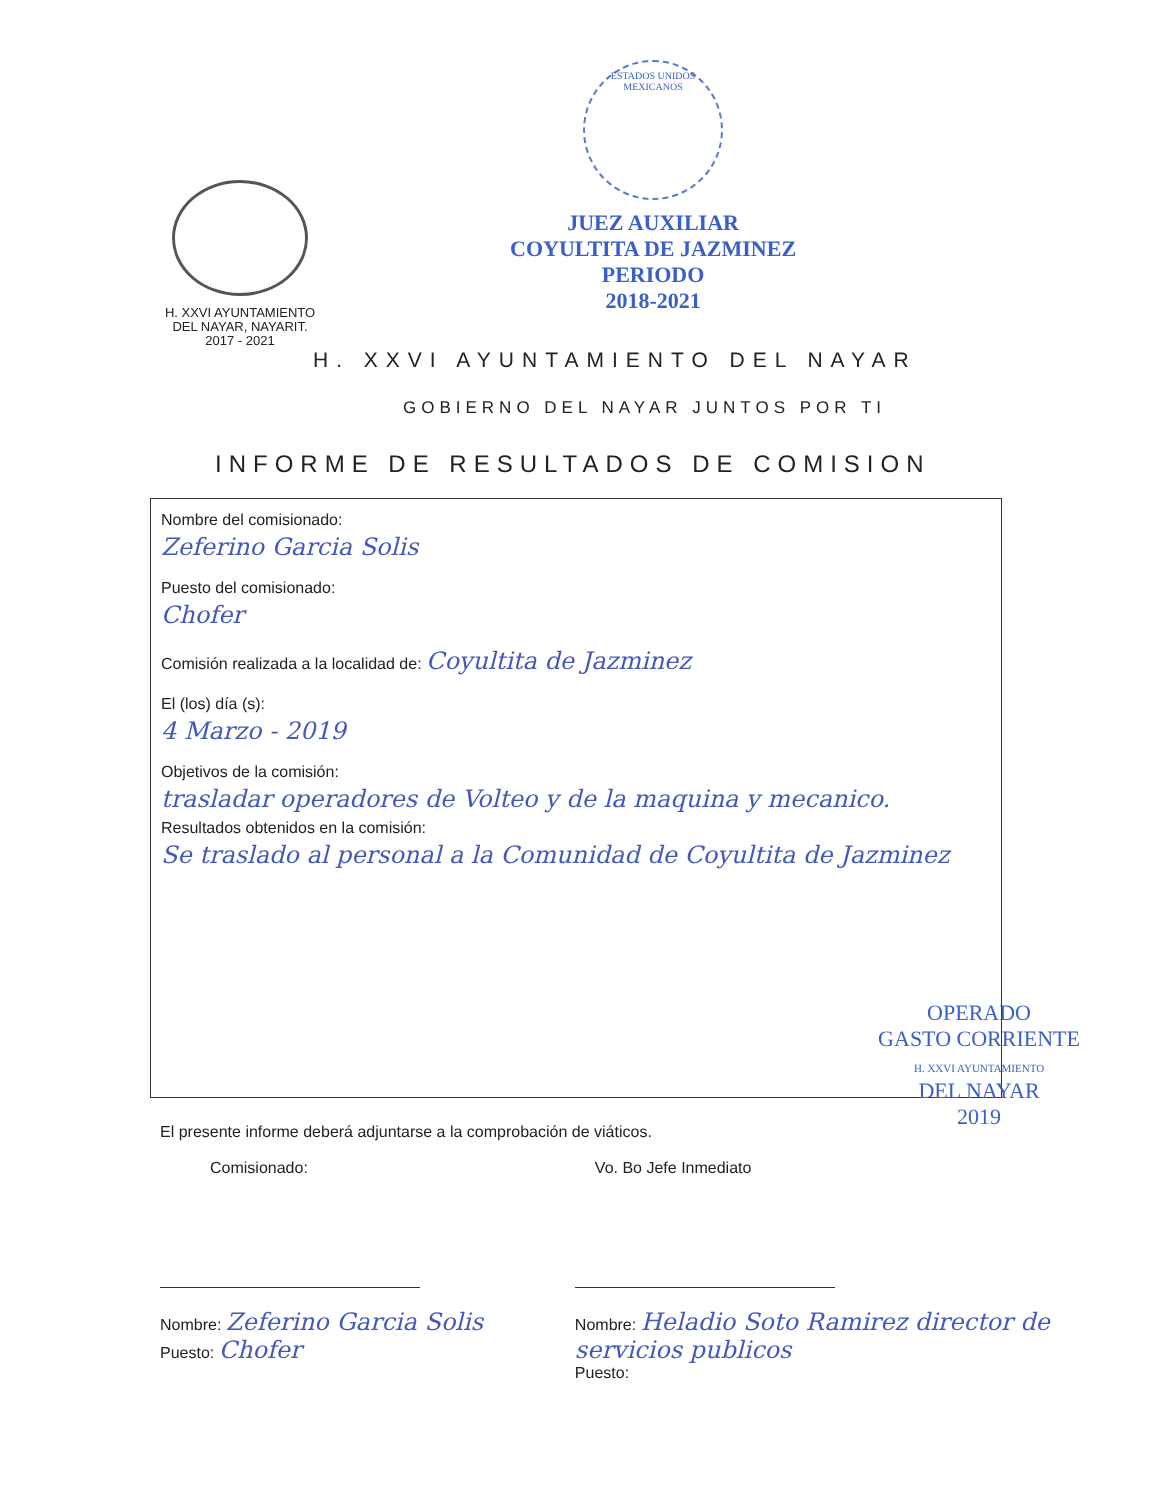H. XXVI AYUNTAMIENTO
DEL NAYAR, NAYARIT.
2017 - 2021
ESTADOS UNIDOS MEXICANOS
JUEZ AUXILIAR
COYULTITA DE JAZMINEZ
PERIODO
2018-2021
H. XXVI AYUNTAMIENTO DEL NAYAR
GOBIERNO DEL NAYAR JUNTOS POR TI
INFORME DE RESULTADOS DE COMISION
Nombre del comisionado:
Zeferino Garcia Solis
Puesto del comisionado:
Chofer
Comisión realizada a la localidad de: Coyultita de Jazminez
El (los) día (s):
4 Marzo - 2019
Objetivos de la comisión:
trasladar operadores de Volteo y de la maquina y mecanico.
Resultados obtenidos en la comisión:
Se traslado al personal a la Comunidad de Coyultita de Jazminez
OPERADO
GASTO CORRIENTE
H. XXVI AYUNTAMIENTO
DEL NAYAR
2019
El presente informe deberá adjuntarse a la comprobación de viáticos.
Comisionado:
Nombre: Zeferino Garcia Solis
Puesto: Chofer
Vo. Bo Jefe Inmediato
Nombre: Heladio Soto Ramirez director de servicios publicos
Puesto: